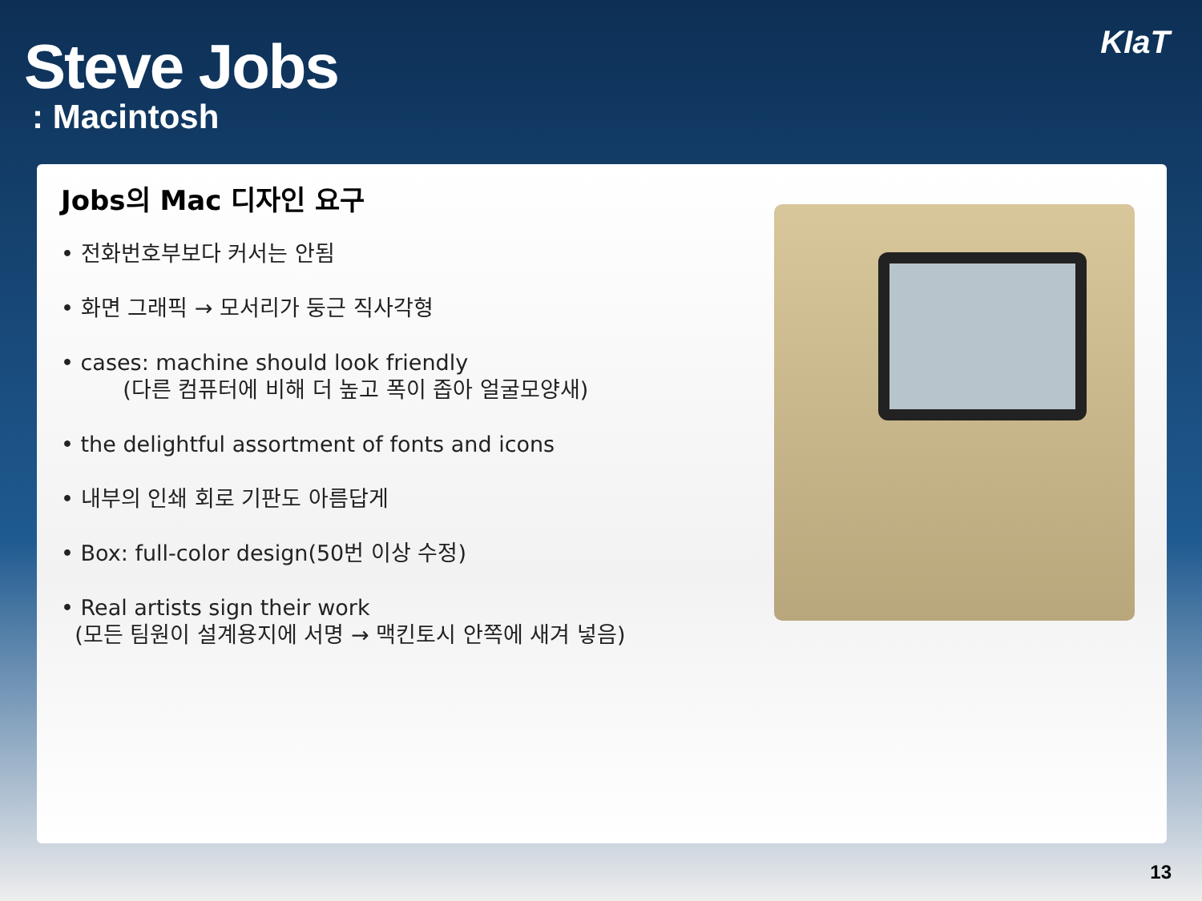Steve Jobs
: Macintosh
KIaT
Jobs의 Mac 디자인 요구
• 전화번호부보다 커서는 안됨
• 화면 그래픽 → 모서리가 둥근 직사각형
• cases: machine should look friendly
(다른 컴퓨터에 비해 더 높고 폭이 좁아 얼굴모양새)
• the delightful assortment of fonts and icons
• 내부의 인쇄 회로 기판도 아름답게
• Box: full-color design(50번 이상 수정)
• Real artists sign their work
(모든 팀원이 설계용지에 서명 → 맥킨토시 안쪽에 새겨 넣음)
13